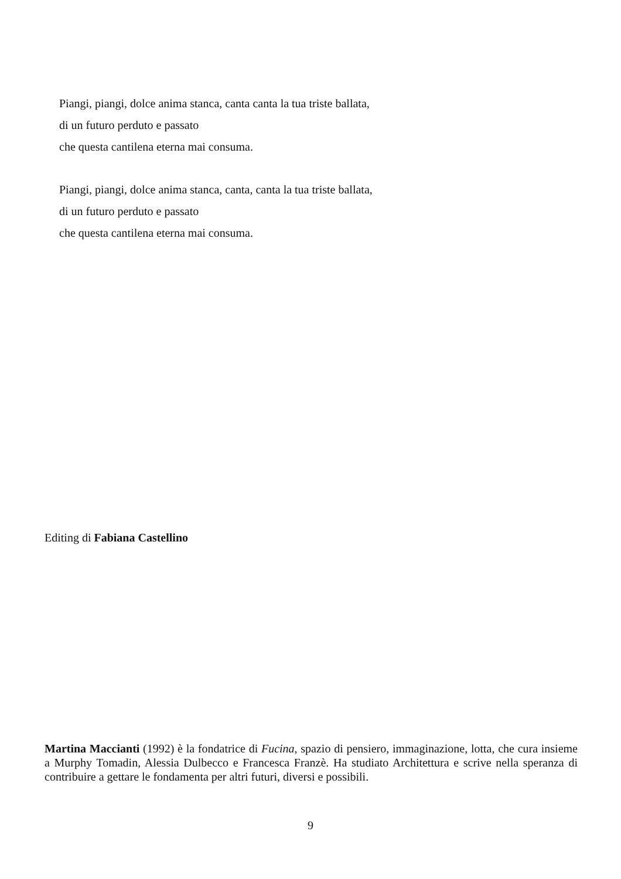Piangi, piangi, dolce anima stanca, canta canta la tua triste ballata,
di un futuro perduto e passato
che questa cantilena eterna mai consuma.
Piangi, piangi, dolce anima stanca, canta, canta la tua triste ballata,
di un futuro perduto e passato
che questa cantilena eterna mai consuma.
Editing di Fabiana Castellino
Martina Maccianti (1992) è la fondatrice di Fucina, spazio di pensiero, immaginazione, lotta, che cura insieme a Murphy Tomadin, Alessia Dulbecco e Francesca Franzè. Ha studiato Architettura e scrive nella speranza di contribuire a gettare le fondamenta per altri futuri, diversi e possibili.
9